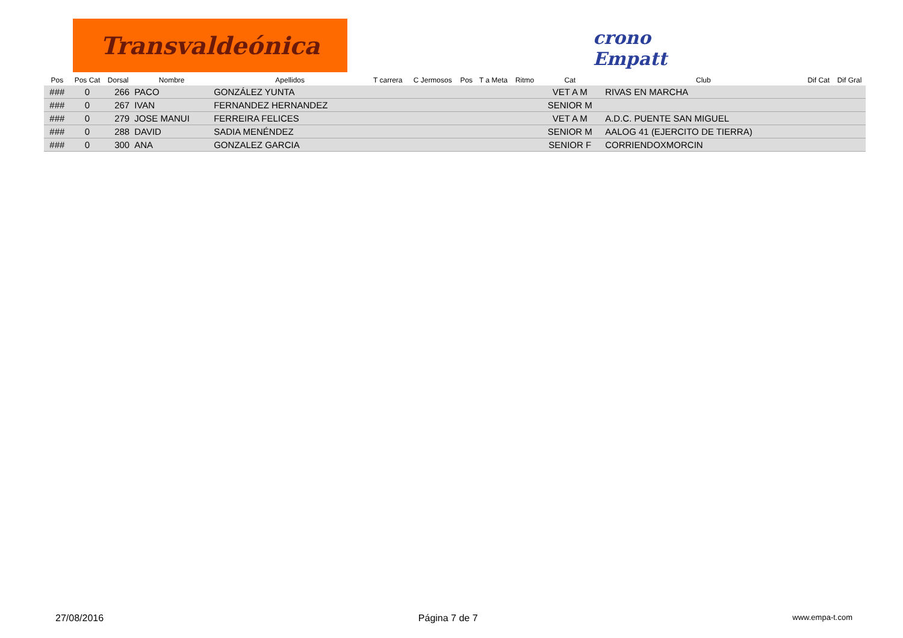Transvaldeónica
crono Empatt
| Pos | Pos Cat | Dorsal | Nombre | Apellidos | T carrera | C Jermosos | Pos | T a Meta | Ritmo | Cat | Club | Dif Cat | Dif Gral |
| --- | --- | --- | --- | --- | --- | --- | --- | --- | --- | --- | --- | --- | --- |
| ### | 0 | 266 | PACO | GONZÁLEZ YUNTA | | | | | | VET A M | RIVAS EN MARCHA | | |
| ### | 0 | 267 | IVAN | FERNANDEZ HERNANDEZ | | | | | | SENIOR M | | | |
| ### | 0 | 279 | JOSE MANUI | FERREIRA FELICES | | | | | | VET A M | A.D.C. PUENTE SAN MIGUEL | | |
| ### | 0 | 288 | DAVID | SADIA MENÉNDEZ | | | | | | SENIOR M | AALOG 41 (EJERCITO DE TIERRA) | | |
| ### | 0 | 300 | ANA | GONZALEZ GARCIA | | | | | | SENIOR F | CORRIENDOXMORCIN | | |
27/08/2016 Página 7 de 7 www.empa-t.com